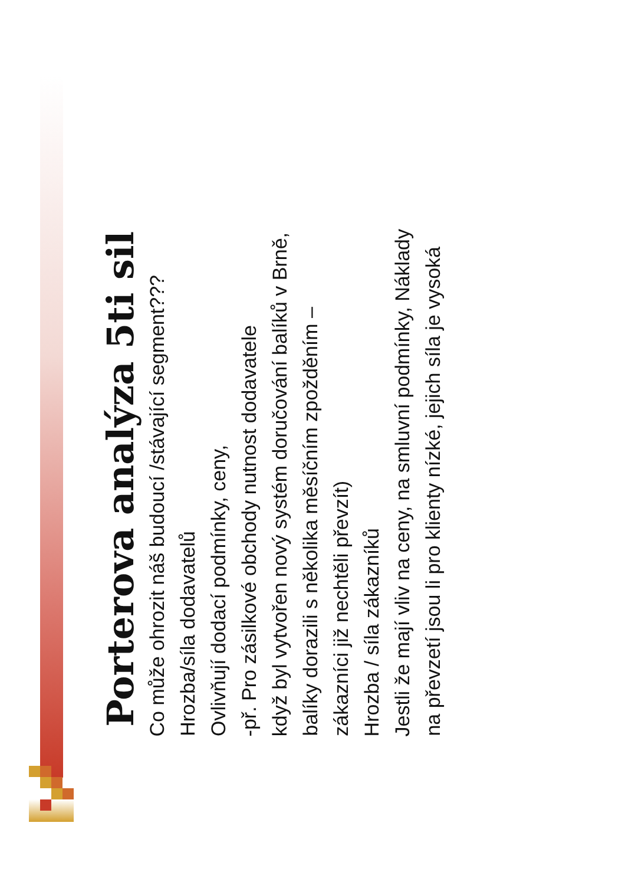Porterova analýza 5ti sil
Co může ohrozit náš budoucí /stávající segment???
Hrozba/síla dodavatelů
Ovlivňují dodací podmínky, ceny,
-př. Pro zásilkové obchody nutnost dodavatele
když byl vytvořen nový systém doručování balíků v Brně,
balíky dorazili s několika měsíčním zpožděním –
zákazníci již nechtěli převzít)
Hrozba / síla zákazníků
Jestli že mají vliv na ceny, na smluvní podmínky, Náklady
na převzetí jsou li pro klienty nízké, jejich síla je vysoká